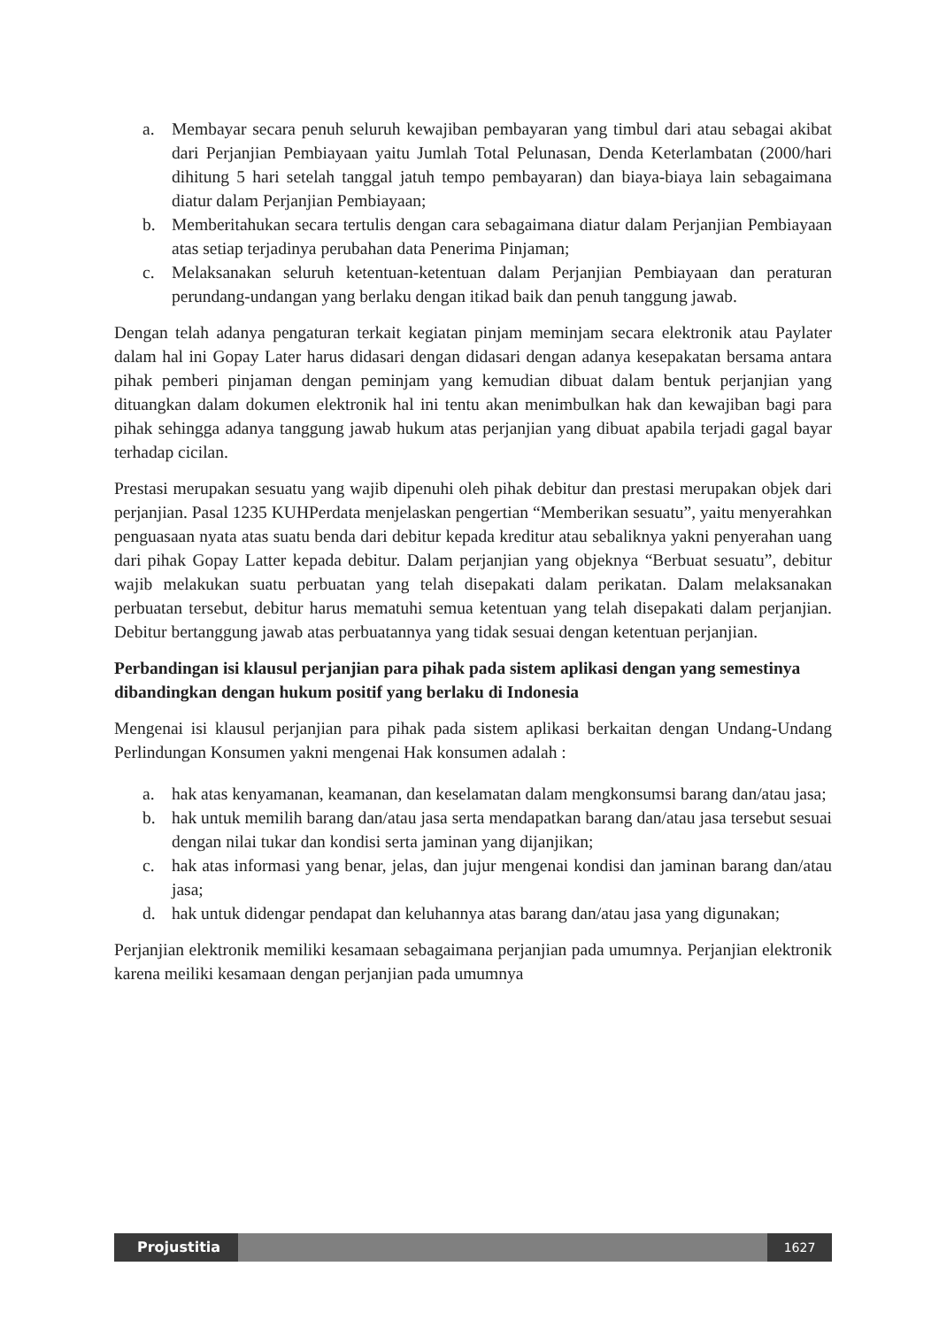a. Membayar secara penuh seluruh kewajiban pembayaran yang timbul dari atau sebagai akibat dari Perjanjian Pembiayaan yaitu Jumlah Total Pelunasan, Denda Keterlambatan (2000/hari dihitung 5 hari setelah tanggal jatuh tempo pembayaran) dan biaya-biaya lain sebagaimana diatur dalam Perjanjian Pembiayaan;
b. Memberitahukan secara tertulis dengan cara sebagaimana diatur dalam Perjanjian Pembiayaan atas setiap terjadinya perubahan data Penerima Pinjaman;
c. Melaksanakan seluruh ketentuan-ketentuan dalam Perjanjian Pembiayaan dan peraturan perundang-undangan yang berlaku dengan itikad baik dan penuh tanggung jawab.
Dengan telah adanya pengaturan terkait kegiatan pinjam meminjam secara elektronik atau Paylater dalam hal ini Gopay Later harus didasari dengan didasari dengan adanya kesepakatan bersama antara pihak pemberi pinjaman dengan peminjam yang kemudian dibuat dalam bentuk perjanjian yang dituangkan dalam dokumen elektronik hal ini tentu akan menimbulkan hak dan kewajiban bagi para pihak sehingga adanya tanggung jawab hukum atas perjanjian yang dibuat apabila terjadi gagal bayar terhadap cicilan.
Prestasi merupakan sesuatu yang wajib dipenuhi oleh pihak debitur dan prestasi merupakan objek dari perjanjian. Pasal 1235 KUHPerdata menjelaskan pengertian “Memberikan sesuatu”, yaitu menyerahkan penguasaan nyata atas suatu benda dari debitur kepada kreditur atau sebaliknya yakni penyerahan uang dari pihak Gopay Latter kepada debitur. Dalam perjanjian yang objeknya “Berbuat sesuatu”, debitur wajib melakukan suatu perbuatan yang telah disepakati dalam perikatan. Dalam melaksanakan perbuatan tersebut, debitur harus mematuhi semua ketentuan yang telah disepakati dalam perjanjian. Debitur bertanggung jawab atas perbuatannya yang tidak sesuai dengan ketentuan perjanjian.
Perbandingan isi klausul perjanjian para pihak pada sistem aplikasi dengan yang semestinya dibandingkan dengan hukum positif yang berlaku di Indonesia
Mengenai isi klausul perjanjian para pihak pada sistem aplikasi berkaitan dengan Undang-Undang Perlindungan Konsumen yakni mengenai Hak konsumen adalah :
a. hak atas kenyamanan, keamanan, dan keselamatan dalam mengkonsumsi barang dan/atau jasa;
b. hak untuk memilih barang dan/atau jasa serta mendapatkan barang dan/atau jasa tersebut sesuai dengan nilai tukar dan kondisi serta jaminan yang dijanjikan;
c. hak atas informasi yang benar, jelas, dan jujur mengenai kondisi dan jaminan barang dan/atau jasa;
d. hak untuk didengar pendapat dan keluhannya atas barang dan/atau jasa yang digunakan;
Perjanjian elektronik memiliki kesamaan sebagaimana perjanjian pada umumnya. Perjanjian elektronik karena meiliki kesamaan dengan perjanjian pada umumnya
Projustitia 1627